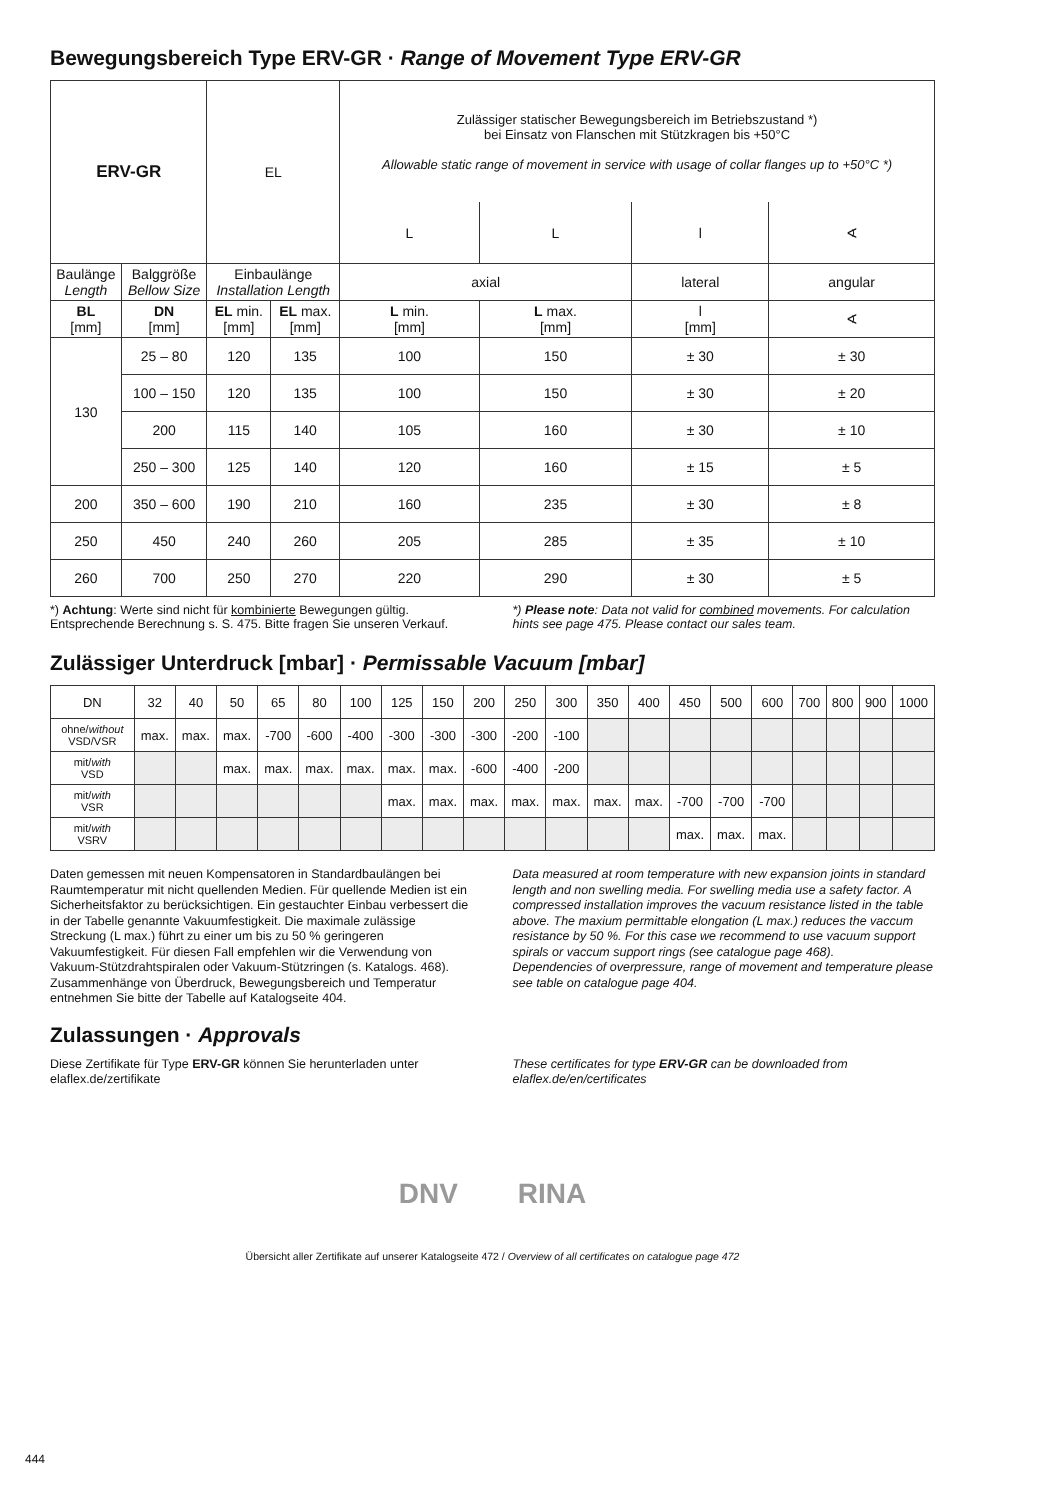Bewegungsbereich Type ERV-GR · Range of Movement Type ERV-GR
| ERV-GR | | EL | | Zulässiger statischer Bewegungsbereich im Betriebszustand *) bei Einsatz von Flanschen mit Stützkragen bis +50°C Allowable static range of movement in service with usage of collar flanges up to +50°C *) | | | |
| | | | | L | L | l | ∢ |
| Baulänge Length | Balggröße Bellow Size | Einbaulänge Installation Length | | axial | | lateral | angular |
| BL [mm] | DN [mm] | EL min. [mm] | EL max. [mm] | L min. [mm] | L max. [mm] | l [mm] | ∢ |
| 130 | 25 – 80 | 120 | 135 | 100 | 150 | ± 30 | ± 30 |
| | 100 – 150 | 120 | 135 | 100 | 150 | ± 30 | ± 20 |
| | 200 | 115 | 140 | 105 | 160 | ± 30 | ± 10 |
| | 250 – 300 | 125 | 140 | 120 | 160 | ± 15 | ± 5 |
| 200 | 350 – 600 | 190 | 210 | 160 | 235 | ± 30 | ± 8 |
| 250 | 450 | 240 | 260 | 205 | 285 | ± 35 | ± 10 |
| 260 | 700 | 250 | 270 | 220 | 290 | ± 30 | ± 5 |
*) Achtung: Werte sind nicht für kombinierte Bewegungen gültig. Entsprechende Berechnung s. S. 475. Bitte fragen Sie unseren Verkauf.
*) Please note: Data not valid for combined movements. For calculation hints see page 475. Please contact our sales team.
Zulässiger Unterdruck [mbar] · Permissable Vacuum [mbar]
| DN | 32 | 40 | 50 | 65 | 80 | 100 | 125 | 150 | 200 | 250 | 300 | 350 | 400 | 450 | 500 | 600 | 700 | 800 | 900 | 1000 |
| ohne/ without VSD/VSR | max. | max. | max. | -700 | -600 | -400 | -300 | -300 | -300 | -200 | -100 | | | | | | | | | |
| mit/ with VSD | | | max. | max. | max. | max. | max. | max. | -600 | -400 | -200 | | | | | | | | | |
| mit/ with VSR | | | | | | | max. | max. | max. | max. | max. | max. | max. | -700 | -700 | -700 | | | | |
| mit/ with VSRV | | | | | | | | | | | | | | max. | max. | max. | | | | |
Daten gemessen mit neuen Kompensatoren in Standardbaulängen bei Raumtemperatur mit nicht quellenden Medien. Für quellende Medien ist ein Sicherheitsfaktor zu berücksichtigen. Ein gestauchter Einbau verbessert die in der Tabelle genannte Vakuumfestigkeit. Die maximale zulässige Streckung (L max.) führt zu einer um bis zu 50 % geringeren Vakuumfestigkeit. Für diesen Fall empfehlen wir die Verwendung von Vakuum-Stützdrahtspiralen oder Vakuum-Stützringen (s. Katalogs. 468).
Zusammenhänge von Überdruck, Bewegungsbereich und Temperatur entnehmen Sie bitte der Tabelle auf Katalogseite 404.
Data measured at room temperature with new expansion joints in standard length and non swelling media. For swelling media use a safety factor. A compressed installation improves the vacuum resistance listed in the table above. The maxium permittable elongation (L max.) reduces the vaccum resistance by 50 %. For this case we recommend to use vacuum support spirals or vaccum support rings (see catalogue page 468).
Dependencies of overpressure, range of movement and temperature please see table on catalogue page 404.
Zulassungen · Approvals
Diese Zertifikate für Type ERV-GR können Sie herunterladen unter elaflex.de/zertifikate
These certificates for type ERV-GR can be downloaded from elaflex.de/en/certificates
DNV RINA
Übersicht aller Zertifikate auf unserer Katalogseite 472 / Overview of all certificates on catalogue page 472
444